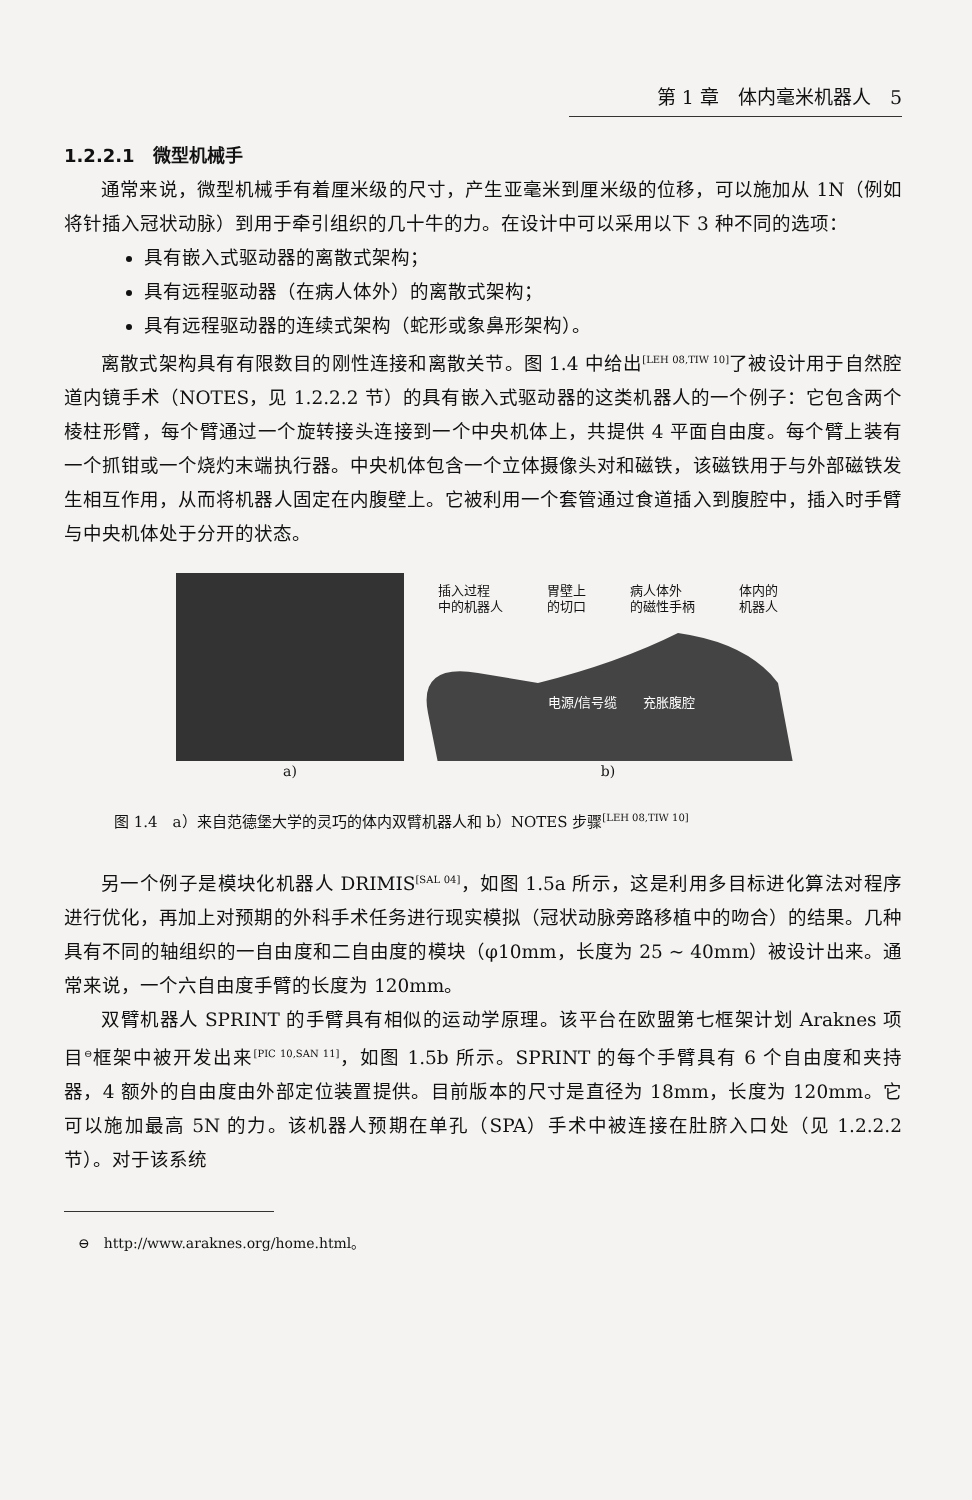第 1 章　体内毫米机器人　5
1.2.2.1　微型机械手
通常来说，微型机械手有着厘米级的尺寸，产生亚毫米到厘米级的位移，可以施加从 1N（例如将针插入冠状动脉）到用于牵引组织的几十牛的力。在设计中可以采用以下 3 种不同的选项：
具有嵌入式驱动器的离散式架构；
具有远程驱动器（在病人体外）的离散式架构；
具有远程驱动器的连续式架构（蛇形或象鼻形架构）。
离散式架构具有有限数目的刚性连接和离散关节。图 1.4 中给出<sup>[LEH 08,TIW 10]</sup>了被设计用于自然腔道内镜手术（NOTES，见 1.2.2.2 节）的具有嵌入式驱动器的这类机器人的一个例子：它包含两个棱柱形臂，每个臂通过一个旋转接头连接到一个中央机体上，共提供 4 平面自由度。每个臂上装有一个抓钳或一个烧灼末端执行器。中央机体包含一个立体摄像头对和磁铁，该磁铁用于与外部磁铁发生相互作用，从而将机器人固定在内腹壁上。它被利用一个套管通过食道插入到腹腔中，插入时手臂与中央机体处于分开的状态。
a)
插入过程
中的机器人 胃壁上
的切口 病人体外
的磁性手柄 体内的
机器人
电源/信号缆　　充胀腹腔
b)
图 1.4　a）来自范德堡大学的灵巧的体内双臂机器人和 b）NOTES 步骤<sup>[LEH 08,TIW 10]</sup>
另一个例子是模块化机器人 DRIMIS<sup>[SAL 04]</sup>，如图 1.5a 所示，这是利用多目标进化算法对程序进行优化，再加上对预期的外科手术任务进行现实模拟（冠状动脉旁路移植中的吻合）的结果。几种具有不同的轴组织的一自由度和二自由度的模块（φ10mm，长度为 25 ~ 40mm）被设计出来。通常来说，一个六自由度手臂的长度为 120mm。
双臂机器人 SPRINT 的手臂具有相似的运动学原理。该平台在欧盟第七框架计划 Araknes 项目<sup>⊖</sup>框架中被开发出来<sup>[PIC 10,SAN 11]</sup>，如图 1.5b 所示。SPRINT 的每个手臂具有 6 个自由度和夹持器，4 额外的自由度由外部定位装置提供。目前版本的尺寸是直径为 18mm，长度为 120mm。它可以施加最高 5N 的力。该机器人预期在单孔（SPA）手术中被连接在肚脐入口处（见 1.2.2.2 节）。对于该系统
　⊖　http://www.araknes.org/home.html。